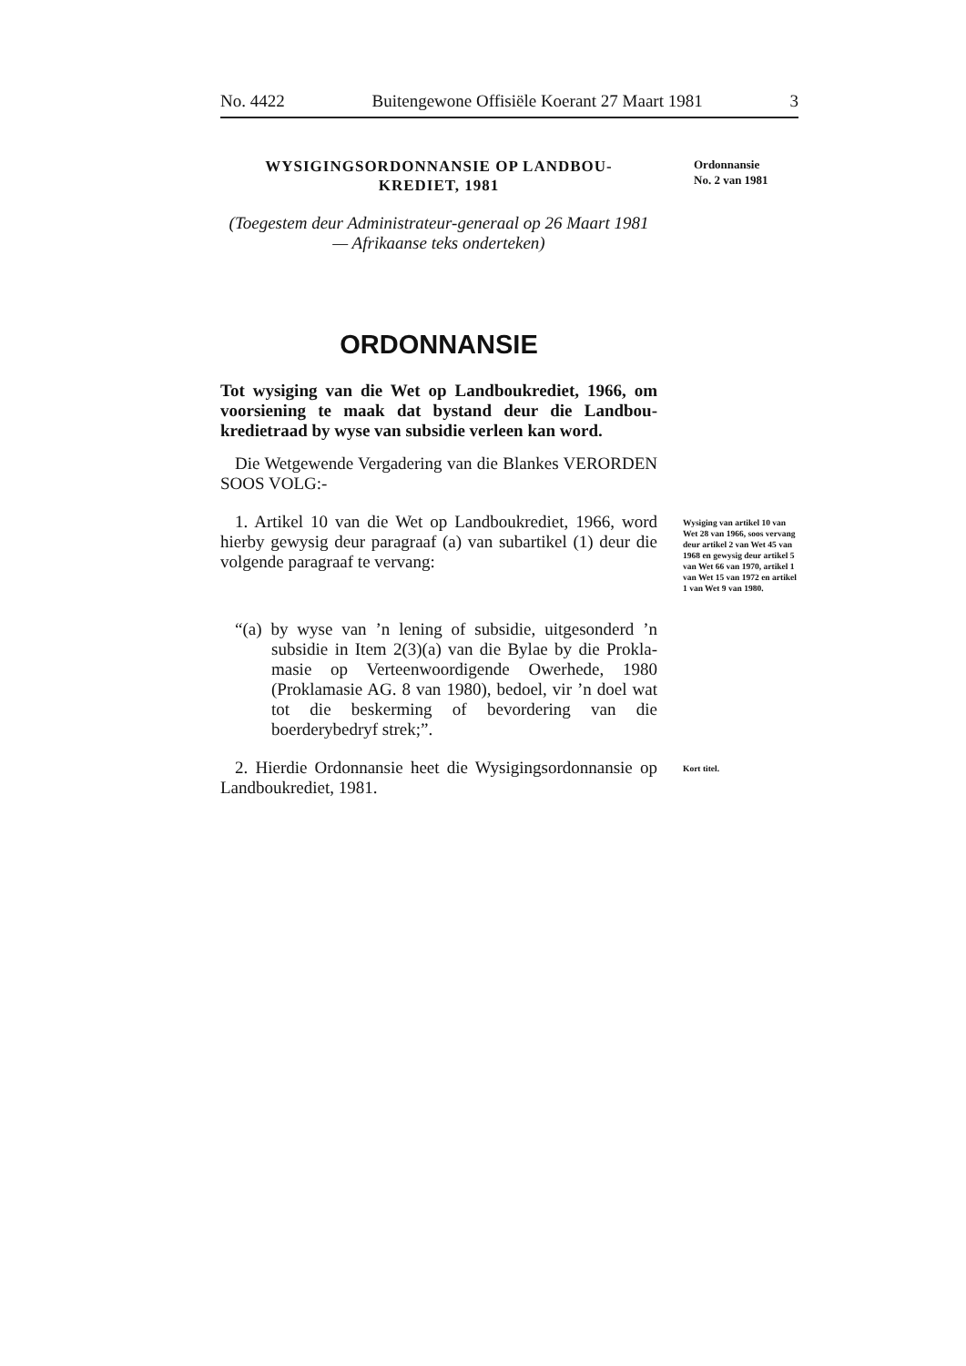No. 4422 Buitengewone Offisiële Koerant 27 Maart 1981 3
WYSIGINGSORDONNANSIE OP LANDBOU-
KREDIET, 1981
Ordonnansie
No. 2 van 1981
(Toegestem deur Administrateur-generaal op 26 Maart 1981 — Afrikaanse teks onderteken)
ORDONNANSIE
Tot wysiging van die Wet op Landboukrediet, 1966, om voorsiening te maak dat bystand deur die Landbou-kredietraad by wyse van subsidie verleen kan word.
Die Wetgewende Vergadering van die Blankes VERORDEN SOOS VOLG:-
1. Artikel 10 van die Wet op Landboukrediet, 1966, word hierby gewysig deur paragraaf (a) van subartikel (1) deur die volgende paragraaf te vervang:
“(a) by wyse van ’n lening of subsidie, uitgesonderd ’n subsidie in Item 2(3)(a) van die Bylae by die Prokla-masie op Verteenwoordigende Owerhede, 1980 (Proklamasie AG. 8 van 1980), bedoel, vir ’n doel wat tot die beskerming of bevordering van die boerderybedryf strek;”.
Wysiging van artikel 10 van Wet 28 van 1966, soos vervang deur artikel 2 van Wet 45 van 1968 en gewysig deur artikel 5 van Wet 66 van 1970, artikel 1 van Wet 15 van 1972 en artikel 1 van Wet 9 van 1980.
2. Hierdie Ordonnansie heet die Wysigingsordonnansie op Landboukrediet, 1981.
Kort titel.